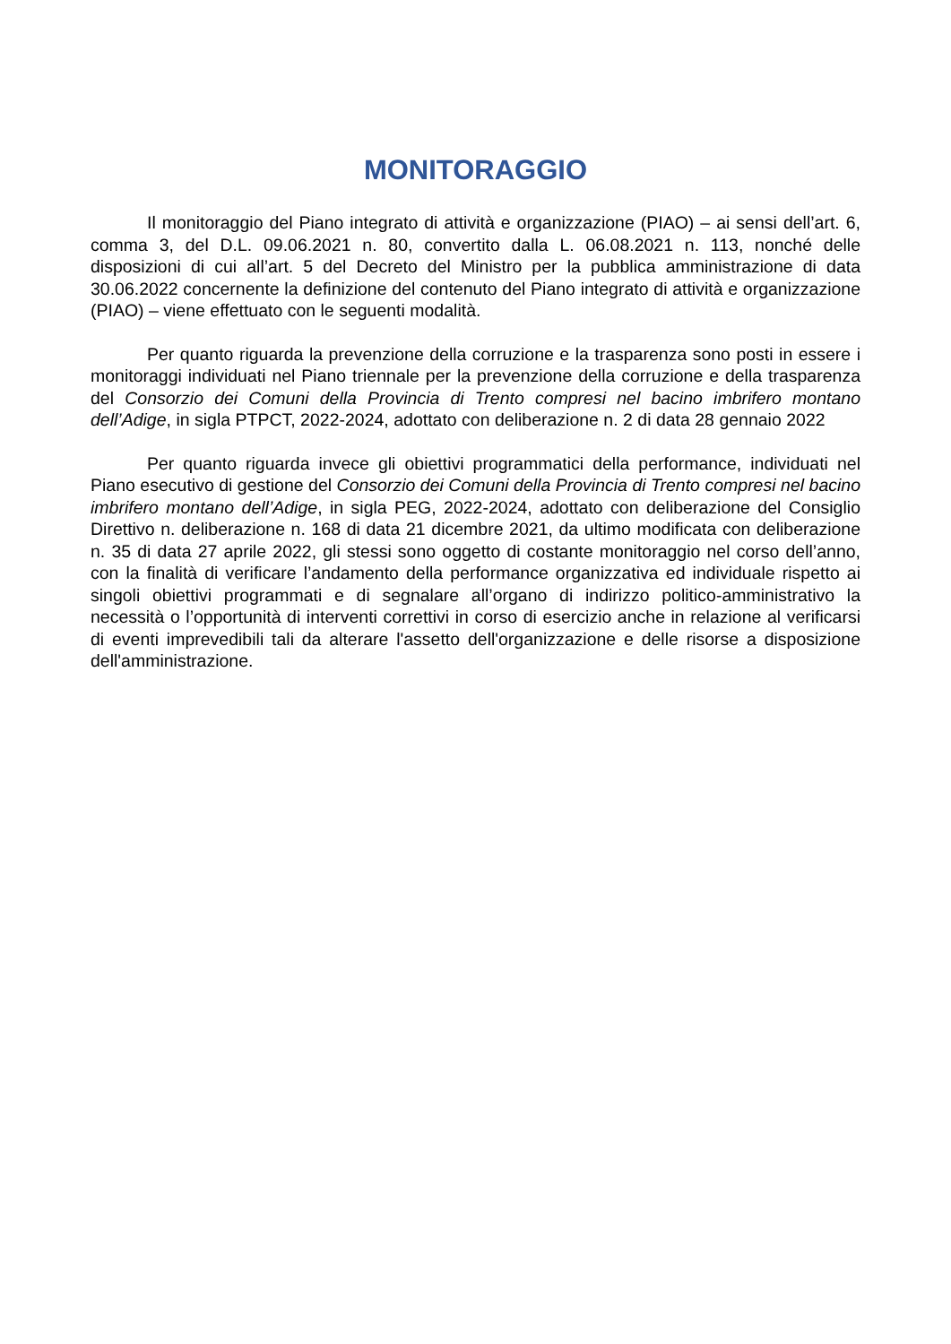MONITORAGGIO
Il monitoraggio del Piano integrato di attività e organizzazione (PIAO) – ai sensi dell’art. 6, comma 3, del D.L. 09.06.2021 n. 80, convertito dalla L. 06.08.2021 n. 113, nonché delle disposizioni di cui all’art. 5 del Decreto del Ministro per la pubblica amministrazione di data 30.06.2022 concernente la definizione del contenuto del Piano integrato di attività e organizzazione (PIAO) – viene effettuato con le seguenti modalità.
Per quanto riguarda la prevenzione della corruzione e la trasparenza sono posti in essere i monitoraggi individuati nel Piano triennale per la prevenzione della corruzione e della trasparenza del Consorzio dei Comuni della Provincia di Trento compresi nel bacino imbrifero montano dell’Adige, in sigla PTPCT, 2022-2024, adottato con deliberazione n. 2 di data 28 gennaio 2022
Per quanto riguarda invece gli obiettivi programmatici della performance, individuati nel Piano esecutivo di gestione del Consorzio dei Comuni della Provincia di Trento compresi nel bacino imbrifero montano dell’Adige, in sigla PEG, 2022-2024, adottato con deliberazione del Consiglio Direttivo n. deliberazione n. 168 di data 21 dicembre 2021, da ultimo modificata con deliberazione n. 35 di data 27 aprile 2022, gli stessi sono oggetto di costante monitoraggio nel corso dell’anno, con la finalità di verificare l’andamento della performance organizzativa ed individuale rispetto ai singoli obiettivi programmati e di segnalare all’organo di indirizzo politico-amministrativo la necessità o l’opportunità di interventi correttivi in corso di esercizio anche in relazione al verificarsi di eventi imprevedibili tali da alterare l'assetto dell'organizzazione e delle risorse a disposizione dell'amministrazione.